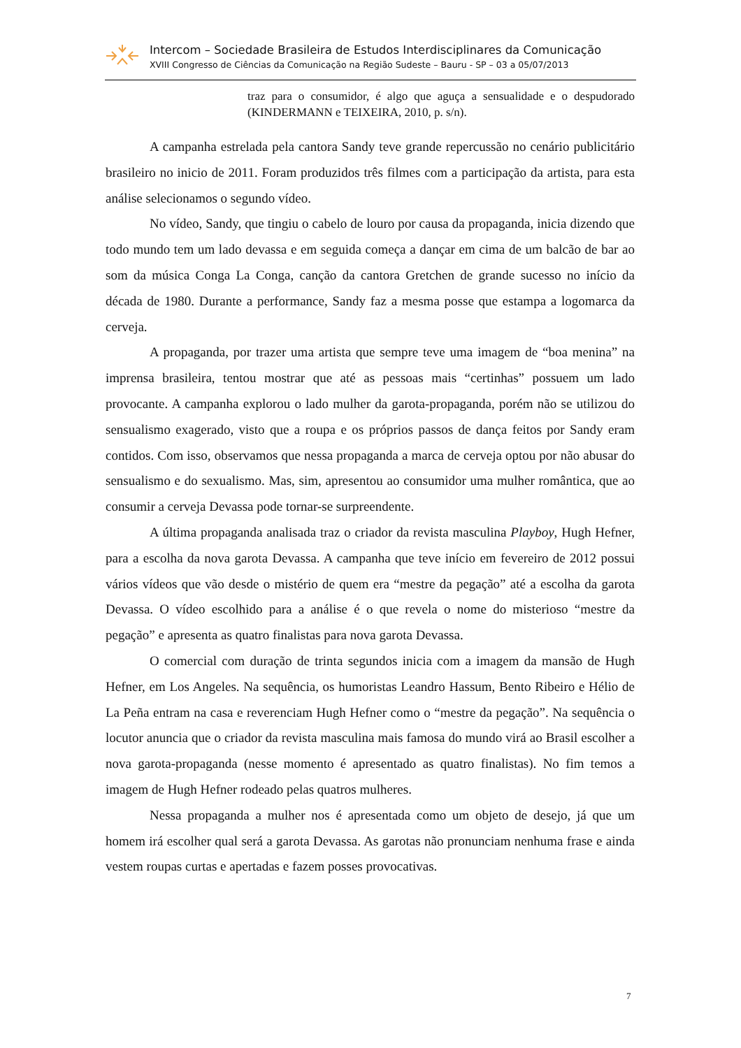Intercom – Sociedade Brasileira de Estudos Interdisciplinares da Comunicação
XVIII Congresso de Ciências da Comunicação na Região Sudeste – Bauru - SP – 03 a 05/07/2013
traz para o consumidor, é algo que aguça a sensualidade e o despudorado (KINDERMANN e TEIXEIRA, 2010, p. s/n).
A campanha estrelada pela cantora Sandy teve grande repercussão no cenário publicitário brasileiro no inicio de 2011. Foram produzidos três filmes com a participação da artista, para esta análise selecionamos o segundo vídeo.
No vídeo, Sandy, que tingiu o cabelo de louro por causa da propaganda, inicia dizendo que todo mundo tem um lado devassa e em seguida começa a dançar em cima de um balcão de bar ao som da música Conga La Conga, canção da cantora Gretchen de grande sucesso no início da década de 1980. Durante a performance, Sandy faz a mesma posse que estampa a logomarca da cerveja.
A propaganda, por trazer uma artista que sempre teve uma imagem de “boa menina” na imprensa brasileira, tentou mostrar que até as pessoas mais “certinhas” possuem um lado provocante. A campanha explorou o lado mulher da garota-propaganda, porém não se utilizou do sensualismo exagerado, visto que a roupa e os próprios passos de dança feitos por Sandy eram contidos. Com isso, observamos que nessa propaganda a marca de cerveja optou por não abusar do sensualismo e do sexualismo. Mas, sim, apresentou ao consumidor uma mulher romântica, que ao consumir a cerveja Devassa pode tornar-se surpreendente.
A última propaganda analisada traz o criador da revista masculina Playboy, Hugh Hefner, para a escolha da nova garota Devassa. A campanha que teve início em fevereiro de 2012 possui vários vídeos que vão desde o mistério de quem era “mestre da pegação” até a escolha da garota Devassa. O vídeo escolhido para a análise é o que revela o nome do misterioso “mestre da pegação” e apresenta as quatro finalistas para nova garota Devassa.
O comercial com duração de trinta segundos inicia com a imagem da mansão de Hugh Hefner, em Los Angeles. Na sequência, os humoristas Leandro Hassum, Bento Ribeiro e Hélio de La Peña entram na casa e reverenciam Hugh Hefner como o “mestre da pegação”. Na sequência o locutor anuncia que o criador da revista masculina mais famosa do mundo virá ao Brasil escolher a nova garota-propaganda (nesse momento é apresentado as quatro finalistas). No fim temos a imagem de Hugh Hefner rodeado pelas quatros mulheres.
Nessa propaganda a mulher nos é apresentada como um objeto de desejo, já que um homem irá escolher qual será a garota Devassa. As garotas não pronunciam nenhuma frase e ainda vestem roupas curtas e apertadas e fazem posses provocativas.
7